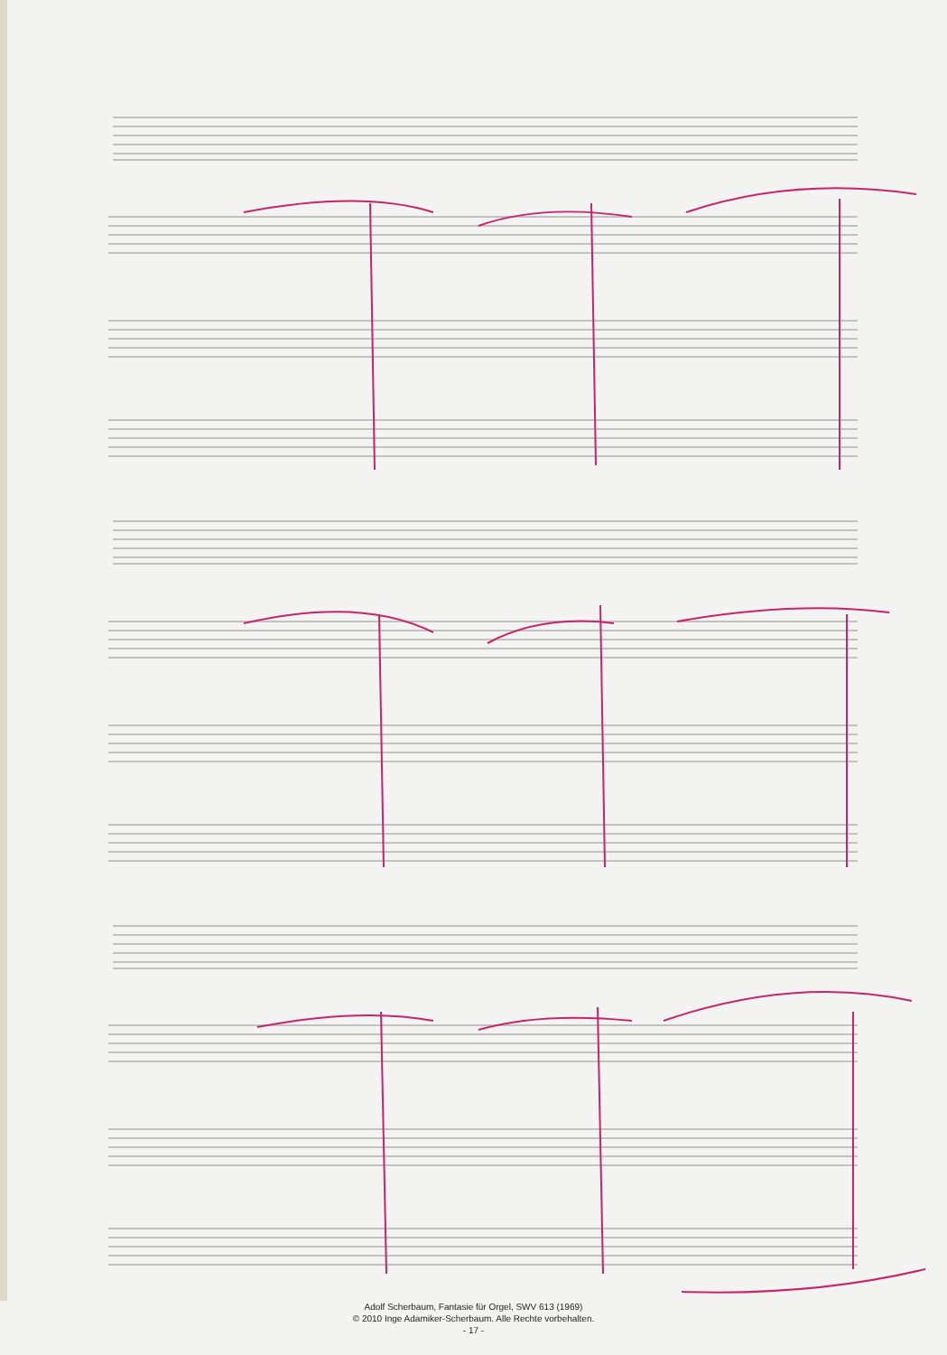Adolf Scherbaum, Fantasie für Orgel, SWV 613 (1969)
© 2010 Inge Adamiker-Scherbaum. Alle Rechte vorbehalten.
- 17 -